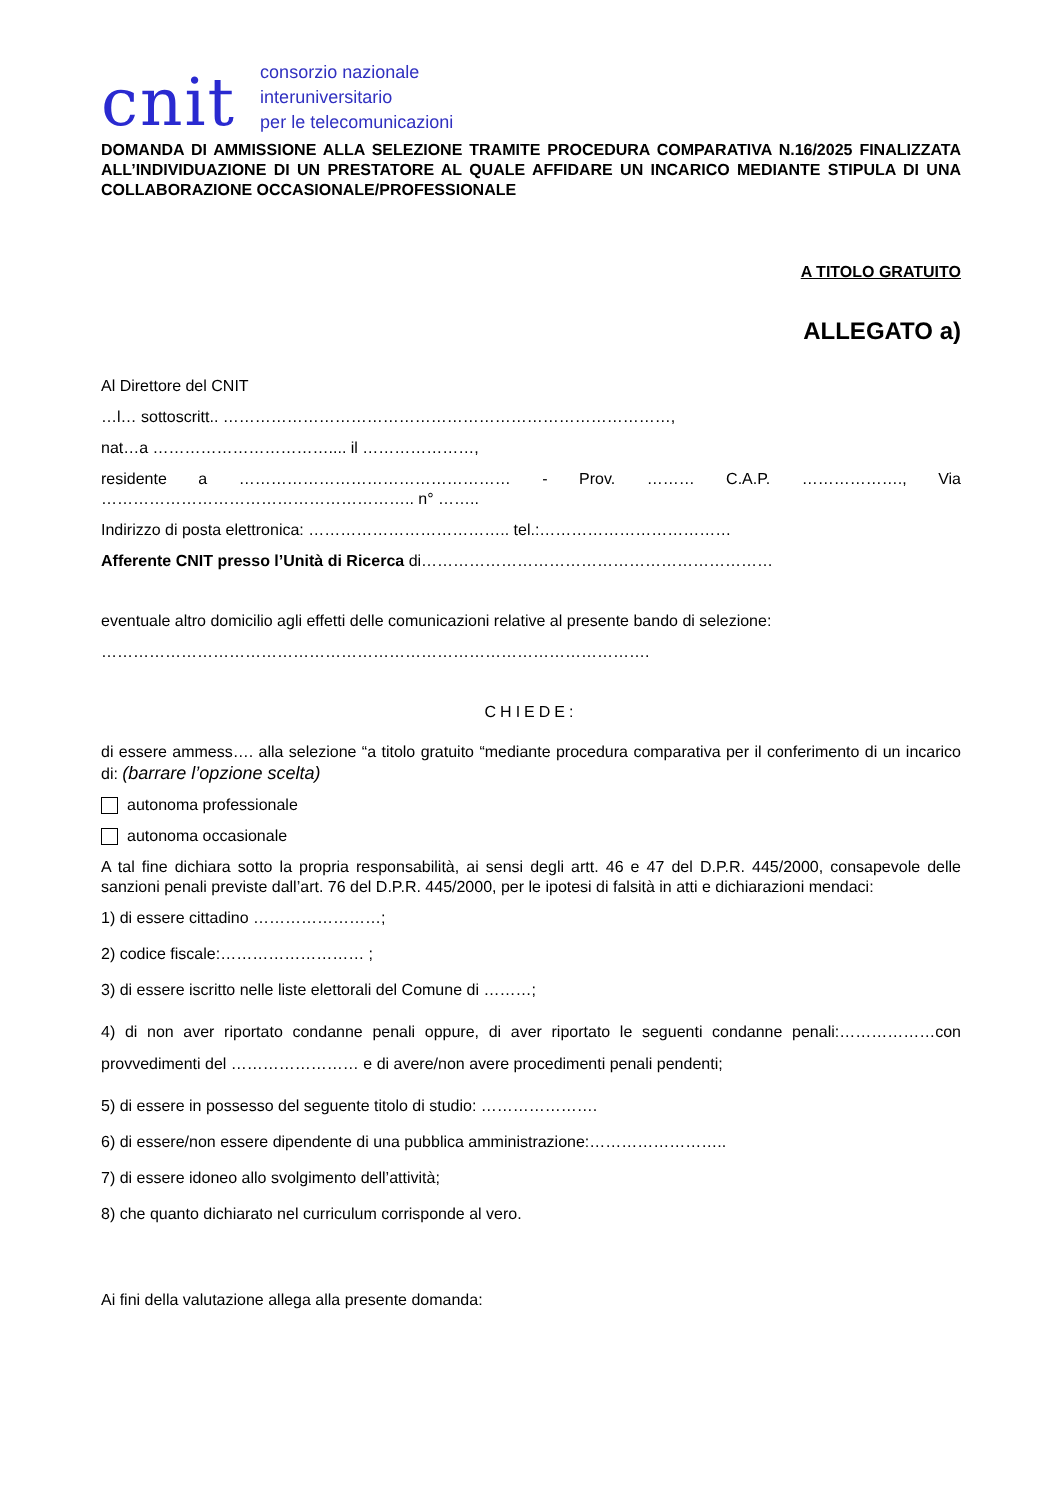cnit
consorzio nazionale
interuniversitario
per le telecomunicazioni
DOMANDA DI AMMISSIONE ALLA SELEZIONE TRAMITE PROCEDURA COMPARATIVA N.16/2025 FINALIZZATA ALL’INDIVIDUAZIONE DI UN PRESTATORE AL QUALE AFFIDARE UN INCARICO MEDIANTE STIPULA DI UNA COLLABORAZIONE OCCASIONALE/PROFESSIONALE
A TITOLO GRATUITO
ALLEGATO a)
Al Direttore del CNIT
…l… sottoscritt.. …………………………………………………………………………,
nat…a …………………………….... il …………………,
residente a …………………………………………… - Prov. ……… C.A.P. ………………., Via ………………………………………………….. n° ……..
Indirizzo di posta elettronica: ……………………………….. tel.:………………………………
Afferente CNIT presso l’Unità di Ricerca di…………………………………………………………
eventuale altro domicilio agli effetti delle comunicazioni relative al presente bando di selezione:
………………………………………………………………………………………….
CHIEDE:
di essere ammess…. alla selezione “a titolo gratuito “mediante procedura comparativa per il conferimento di un incarico di: (barrare l’opzione scelta)
autonoma professionale
autonoma occasionale
A tal fine dichiara sotto la propria responsabilità, ai sensi degli artt. 46 e 47 del D.P.R. 445/2000, consapevole delle sanzioni penali previste dall’art. 76 del D.P.R. 445/2000, per le ipotesi di falsità in atti e dichiarazioni mendaci:
1) di essere cittadino ……………………;
2) codice fiscale:……………………… ;
3) di essere iscritto nelle liste elettorali del Comune di ………;
4) di non aver riportato condanne penali oppure, di aver riportato le seguenti condanne penali:………………con provvedimenti del …………………… e di avere/non avere procedimenti penali pendenti;
5) di essere in possesso del seguente titolo di studio: ………………….
6) di essere/non essere dipendente di una pubblica amministrazione:……………………..
7) di essere idoneo allo svolgimento dell’attività;
8) che quanto dichiarato nel curriculum corrisponde al vero.
Ai fini della valutazione allega alla presente domanda: